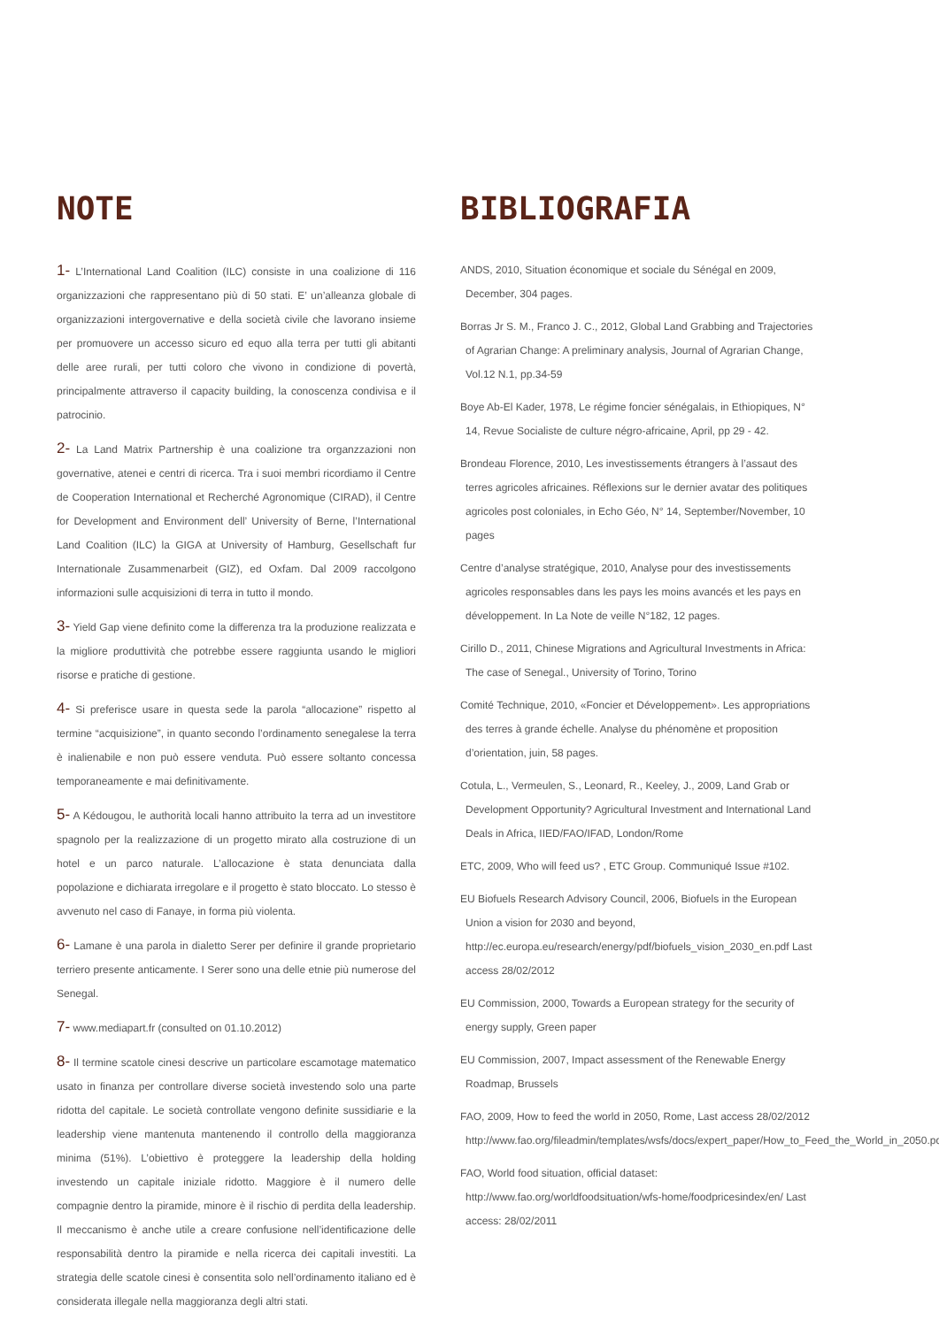NOTE
1- L’International Land Coalition (ILC) consiste in una coalizione di 116 organizzazioni che rappresentano più di 50 stati. E’ un’alleanza globale di organizzazioni intergovernative e della società civile che lavorano insieme per promuovere un accesso sicuro ed equo alla terra per tutti gli abitanti delle aree rurali, per tutti coloro che vivono in condizione di povertà, principalmente attraverso il capacity building, la conoscenza condivisa e il patrocinio.
2- La Land Matrix Partnership è una coalizione tra organzzazioni non governative, atenei e centri di ricerca. Tra i suoi membri ricordiamo il Centre de Cooperation International et Recherché Agronomique (CIRAD), il Centre for Development and Environment dell’ University of Berne, l’International Land Coalition (ILC) la GIGA at University of Hamburg, Gesellschaft fur Internationale Zusammenarbeit (GIZ), ed Oxfam. Dal 2009 raccolgono informazioni sulle acquisizioni di terra in tutto il mondo.
3- Yield Gap viene definito come la differenza tra la produzione realizzata e la migliore produttività che potrebbe essere raggiunta usando le migliori risorse e pratiche di gestione.
4- Si preferisce usare in questa sede la parola “allocazione” rispetto al termine “acquisizione”, in quanto secondo l’ordinamento senegalese la terra è inalienabile e non può essere venduta. Può essere soltanto concessa temporaneamente e mai definitivamente.
5- A Kédougou, le authorità locali hanno attribuito la terra ad un investitore spagnolo per la realizzazione di un progetto mirato alla costruzione di un hotel e un parco naturale. L’allocazione è stata denunciata dalla popolazione e dichiarata irregolare e il progetto è stato bloccato. Lo stesso è avvenuto nel caso di Fanaye, in forma più violenta.
6- Lamane è una parola in dialetto Serer per definire il grande proprietario terriero presente anticamente. I Serer sono una delle etnie più numerose del Senegal.
7- www.mediapart.fr (consulted on 01.10.2012)
8- Il termine scatole cinesi descrive un particolare escamotage matematico usato in finanza per controllare diverse società investendo solo una parte ridotta del capitale. Le società controllate vengono definite sussidiarie e la leadership viene mantenuta mantenendo il controllo della maggioranza minima (51%). L’obiettivo è proteggere la leadership della holding investendo un capitale iniziale ridotto. Maggiore è il numero delle compagnie dentro la piramide, minore è il rischio di perdita della leadership. Il meccanismo è anche utile a creare confusione nell’identificazione delle responsabilità dentro la piramide e nella ricerca dei capitali investiti. La strategia delle scatole cinesi è consentita solo nell’ordinamento italiano ed è considerata illegale nella maggioranza degli altri stati.
BIBLIOGRAFIA
ANDS, 2010, Situation économique et sociale du Sénégal en 2009, December, 304 pages.
Borras Jr S. M., Franco J. C., 2012, Global Land Grabbing and Trajectories of Agrarian Change: A preliminary analysis, Journal of Agrarian Change, Vol.12 N.1, pp.34-59
Boye Ab-El Kader, 1978, Le régime foncier sénégalais, in Ethiopiques, N° 14, Revue Socialiste de culture négro-africaine, April, pp 29 - 42.
Brondeau Florence, 2010, Les investissements étrangers à l’assaut des terres agricoles africaines. Réflexions sur le dernier avatar des politiques agricoles post coloniales, in Echo Géo, N° 14, September/November, 10 pages
Centre d’analyse stratégique, 2010, Analyse pour des investissements agricoles responsables dans les pays les moins avancés et les pays en développement. In La Note de veille N°182, 12 pages.
Cirillo D., 2011, Chinese Migrations and Agricultural Investments in Africa: The case of Senegal., University of Torino, Torino
Comité Technique, 2010, «Foncier et Développement». Les appropriations des terres à grande échelle. Analyse du phénomène et proposition d’orientation, juin, 58 pages.
Cotula, L., Vermeulen, S., Leonard, R., Keeley, J., 2009, Land Grab or Development Opportunity? Agricultural Investment and International Land Deals in Africa, IIED/FAO/IFAD, London/Rome
ETC, 2009, Who will feed us? , ETC Group. Communiqué Issue #102.
EU Biofuels Research Advisory Council, 2006, Biofuels in the European Union a vision for 2030 and beyond, http://ec.europa.eu/research/energy/pdf/biofuels_vision_2030_en.pdf Last access 28/02/2012
EU Commission, 2000, Towards a European strategy for the security of energy supply, Green paper
EU Commission, 2007, Impact assessment of the Renewable Energy Roadmap, Brussels
FAO, 2009, How to feed the world in 2050, Rome, Last access 28/02/2012 http://www.fao.org/fileadmin/templates/wsfs/docs/expert_paper/How_to_Feed_the_World_in_2050.pdf
FAO, World food situation, official dataset: http://www.fao.org/worldfoodsituation/wfs-home/foodpricesindex/en/ Last access: 28/02/2011